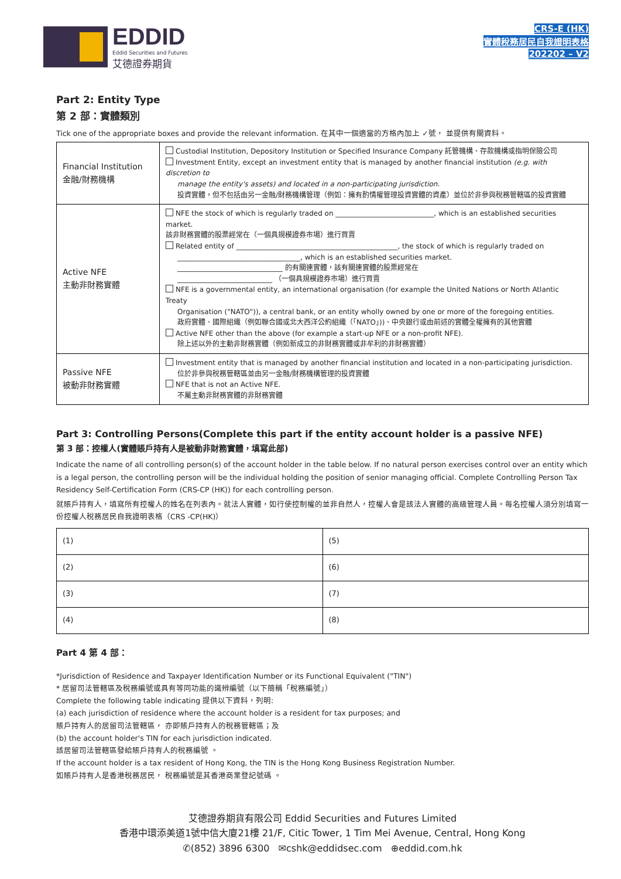EDDID
Eddid Securities and Futures
艾德證券期貨
CRS-E (HK)
實體稅務居民自我證明表格
202202 – V2
Part 2: Entity Type
第 2 部：實體類別
Tick one of the appropriate boxes and provide the relevant information. 在其中一個適當的方格內加上 ✓號， 並提供有關資料。
| Financial Institution 金融/財務機構 | Custodial Institution, Depository Institution or Specified Insurance Company 託管機構、存款機構或指明保險公司 Investment Entity, except an investment entity that is managed by another financial institution (e.g. with discretion to manage the entity's assets) and located in a non-participating jurisdiction. 投資實體，但不包括由另一金融/財務機構管理（例如：擁有酌情權管理投資實體的資產）並位於非參與稅務管轄區的投資實體 |
| Active NFE 主動非財務實體 | NFE the stock of which is regularly traded on ____________________________, which is an established securities market. 該非財務實體的股票經常在（一個具規模證券市場）進行買賣 Related entity of ______________________________________________, the stock of which is regularly traded on ___________________________________, which is an established securities market. ______________________________ 的有關連實體，該有關連實體的股票經常在 ___________________________ （一個具規模證券市場）進行買賣 NFE is a governmental entity, an international organisation (for example the United Nations or North Atlantic Treaty Organisation ("NATO")), a central bank, or an entity wholly owned by one or more of the foregoing entities. 政府實體、國際組織（例如聯合國或北大西洋公約組織（「NATO」))、中央銀行或由前述的實體全權擁有的其他實體 Active NFE other than the above (for example a start-up NFE or a non-profit NFE). 除上述以外的主動非財務實體（例如新成立的非財務實體或非牟利的非財務實體） |
| Passive NFE 被動非財務實體 | Investment entity that is managed by another financial institution and located in a non-participating jurisdiction. 位於非參與稅務管轄區並由另一金融/財務機構管理的投資實體 NFE that is not an Active NFE. 不屬主動非財務實體的非財務實體 |
Part 3: Controlling Persons(Complete this part if the entity account holder is a passive NFE)
第 3 部：控權人(實體賬戶持有人是被動非財務實體，填寫此部)
Indicate the name of all controlling person(s) of the account holder in the table below. If no natural person exercises control over an entity which is a legal person, the controlling person will be the individual holding the position of senior managing official. Complete Controlling Person Tax Residency Self-Certification Form (CRS-CP (HK)) for each controlling person.
就賬戶持有人，填寫所有控權人的姓名在列表內。就法人實體，如行使控制權的並非自然人，控權人會是該法人實體的高級管理人員。每名控權人須分別填寫一份控權人稅務居民自我證明表格（CRS -CP(HK)）
| (1) | (5) |
| (2) | (6) |
| (3) | (7) |
| (4) | (8) |
Part 4 第 4 部：
*Jurisdiction of Residence and Taxpayer Identification Number or its Functional Equivalent ("TIN")
* 居留司法管轄區及稅務編號或具有等同功能的識辨編號（以下簡稱「稅務編號」）
Complete the following table indicating 提供以下資料，列明:
(a) each jurisdiction of residence where the account holder is a resident for tax purposes; and
賬戶持有人的居留司法管轄區， 亦即賬戶持有人的稅務管轄區；及
(b) the account holder's TIN for each jurisdiction indicated.
該居留司法管轄區發給賬戶持有人的稅務編號 。
If the account holder is a tax resident of Hong Kong, the TIN is the Hong Kong Business Registration Number.
如賬戶持有人是香港稅務居民， 稅務編號是其香港商業登記號碼 。
艾德證券期貨有限公司 Eddid Securities and Futures Limited
香港中環添美道1號中信大廈21樓 21/F, Citic Tower, 1 Tim Mei Avenue, Central, Hong Kong
✆(852) 3896 6300 ✉cshk@eddidsec.com ⊕eddid.com.hk